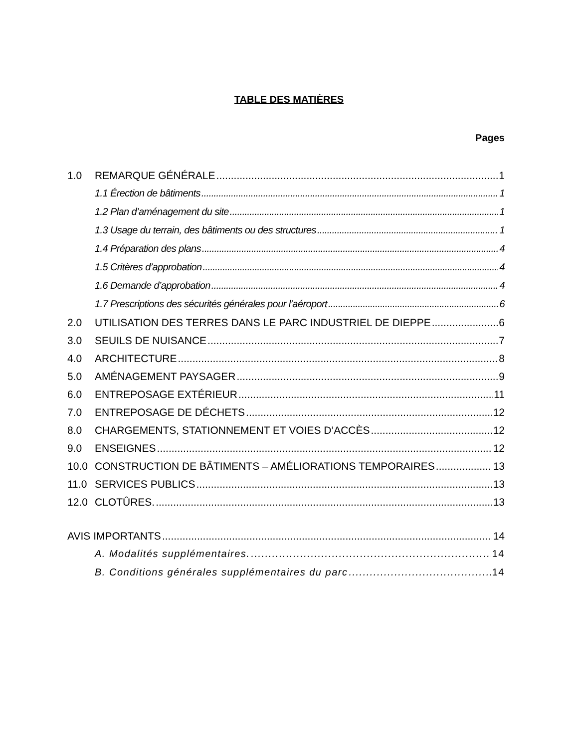TABLE DES MATIÈRES
Pages
1.0 REMARQUE GÉNÉRALE 1
1.1 Érection de bâtiments 1
1.2 Plan d’aménagement du site 1
1.3 Usage du terrain, des bâtiments ou des structures 1
1.4 Préparation des plans 4
1.5 Critères d’approbation 4
1.6 Demande d’approbation 4
1.7 Prescriptions des sécurités générales pour l’aéroport 6
2.0 UTILISATION DES TERRES DANS LE PARC INDUSTRIEL DE DIEPPE 6
3.0 SEUILS DE NUISANCE 7
4.0 ARCHITECTURE 8
5.0 AMÉNAGEMENT PAYSAGER 9
6.0 ENTREPOSAGE EXTÉRIEUR 11
7.0 ENTREPOSAGE DE DÉCHETS 12
8.0 CHARGEMENTS, STATIONNEMENT ET VOIES D’ACCÈS 12
9.0 ENSEIGNES 12
10.0 CONSTRUCTION DE BÂTIMENTS – AMÉLIORATIONS TEMPORAIRES 13
11.0 SERVICES PUBLICS 13
12.0 CLOTÛRES. 13
AVIS IMPORTANTS 14
A. Modalités supplémentaires. 14
B. Conditions générales supplémentaires du parc 14